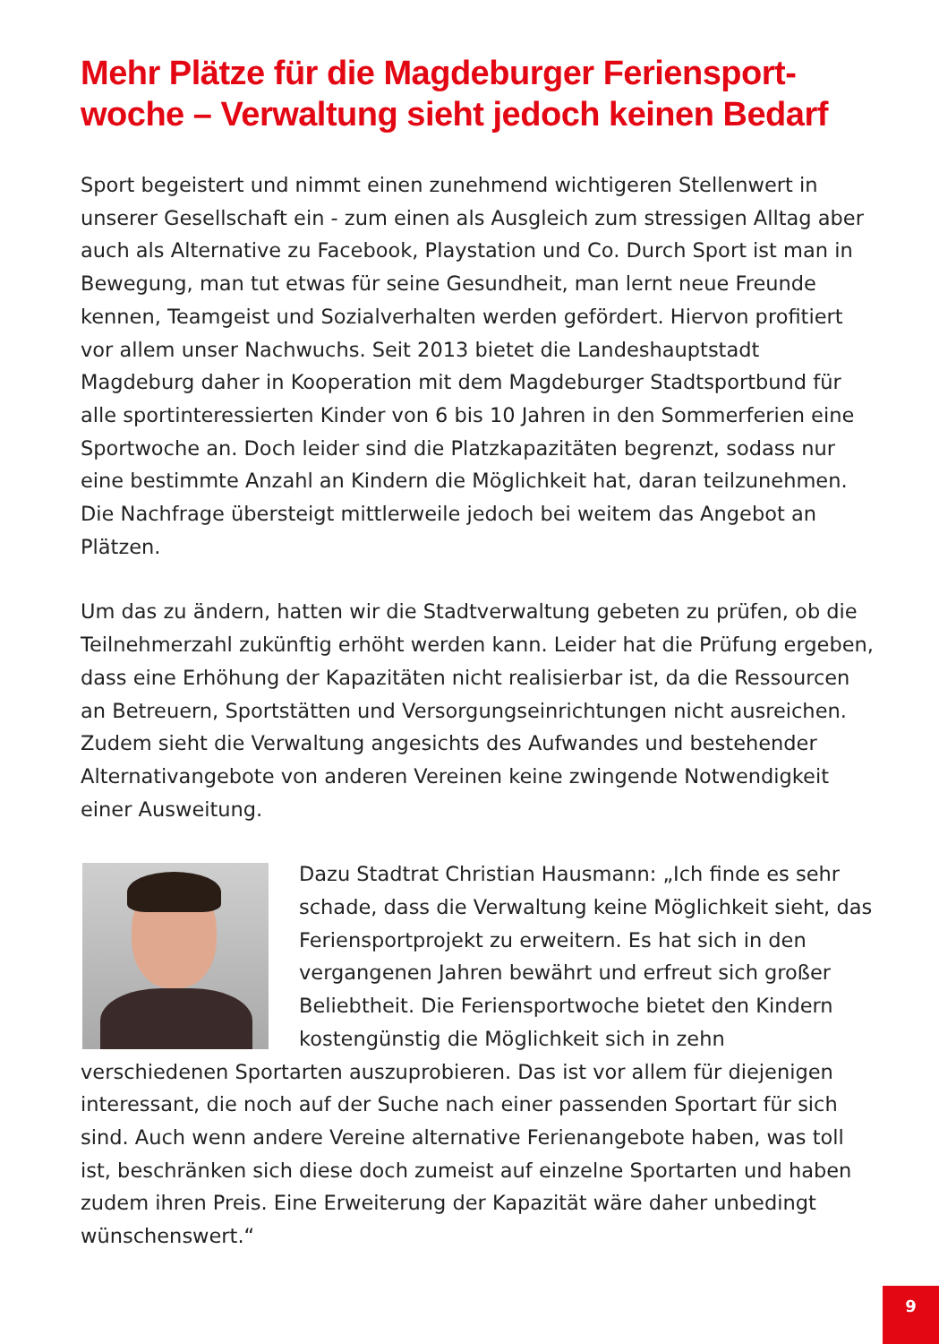Mehr Plätze für die Magdeburger Feriensport-woche – Verwaltung sieht jedoch keinen Bedarf
Sport begeistert und nimmt einen zunehmend wichtigeren Stellenwert in unserer Gesellschaft ein - zum einen als Ausgleich zum stressigen Alltag aber auch als Alternative zu Facebook, Playstation und Co. Durch Sport ist man in Bewegung, man tut etwas für seine Gesundheit, man lernt neue Freunde kennen, Teamgeist und Sozialverhalten werden gefördert. Hiervon profitiert vor allem unser Nachwuchs. Seit 2013 bietet die Landeshauptstadt Magdeburg daher in Kooperation mit dem Magdeburger Stadtsportbund für alle sportinteressierten Kinder von 6 bis 10 Jahren in den Sommerferien eine Sportwoche an. Doch leider sind die Platzkapazitäten begrenzt, sodass nur eine bestimmte Anzahl an Kindern die Möglichkeit hat, daran teilzunehmen. Die Nachfrage übersteigt mittlerweile jedoch bei weitem das Angebot an Plätzen.
Um das zu ändern, hatten wir die Stadtverwaltung gebeten zu prüfen, ob die Teilnehmerzahl zukünftig erhöht werden kann. Leider hat die Prüfung ergeben, dass eine Erhöhung der Kapazitäten nicht realisierbar ist, da die Ressourcen an Betreuern, Sportstätten und Versorgungseinrichtungen nicht ausreichen. Zudem sieht die Verwaltung angesichts des Aufwandes und bestehender Alternativangebote von anderen Vereinen keine zwingende Notwendigkeit einer Ausweitung.
Dazu Stadtrat Christian Hausmann: „Ich finde es sehr schade, dass die Verwaltung keine Möglichkeit sieht, das Feriensportprojekt zu erweitern. Es hat sich in den vergangenen Jahren bewährt und erfreut sich großer Beliebtheit. Die Feriensportwoche bietet den Kindern kostengünstig die Möglichkeit sich in zehn verschiedenen Sportarten auszuprobieren. Das ist vor allem für diejenigen interessant, die noch auf der Suche nach einer passenden Sportart für sich sind. Auch wenn andere Vereine alternative Ferienangebote haben, was toll ist, beschränken sich diese doch zumeist auf einzelne Sportarten und haben zudem ihren Preis. Eine Erweiterung der Kapazität wäre daher unbedingt wünschenswert.“
9